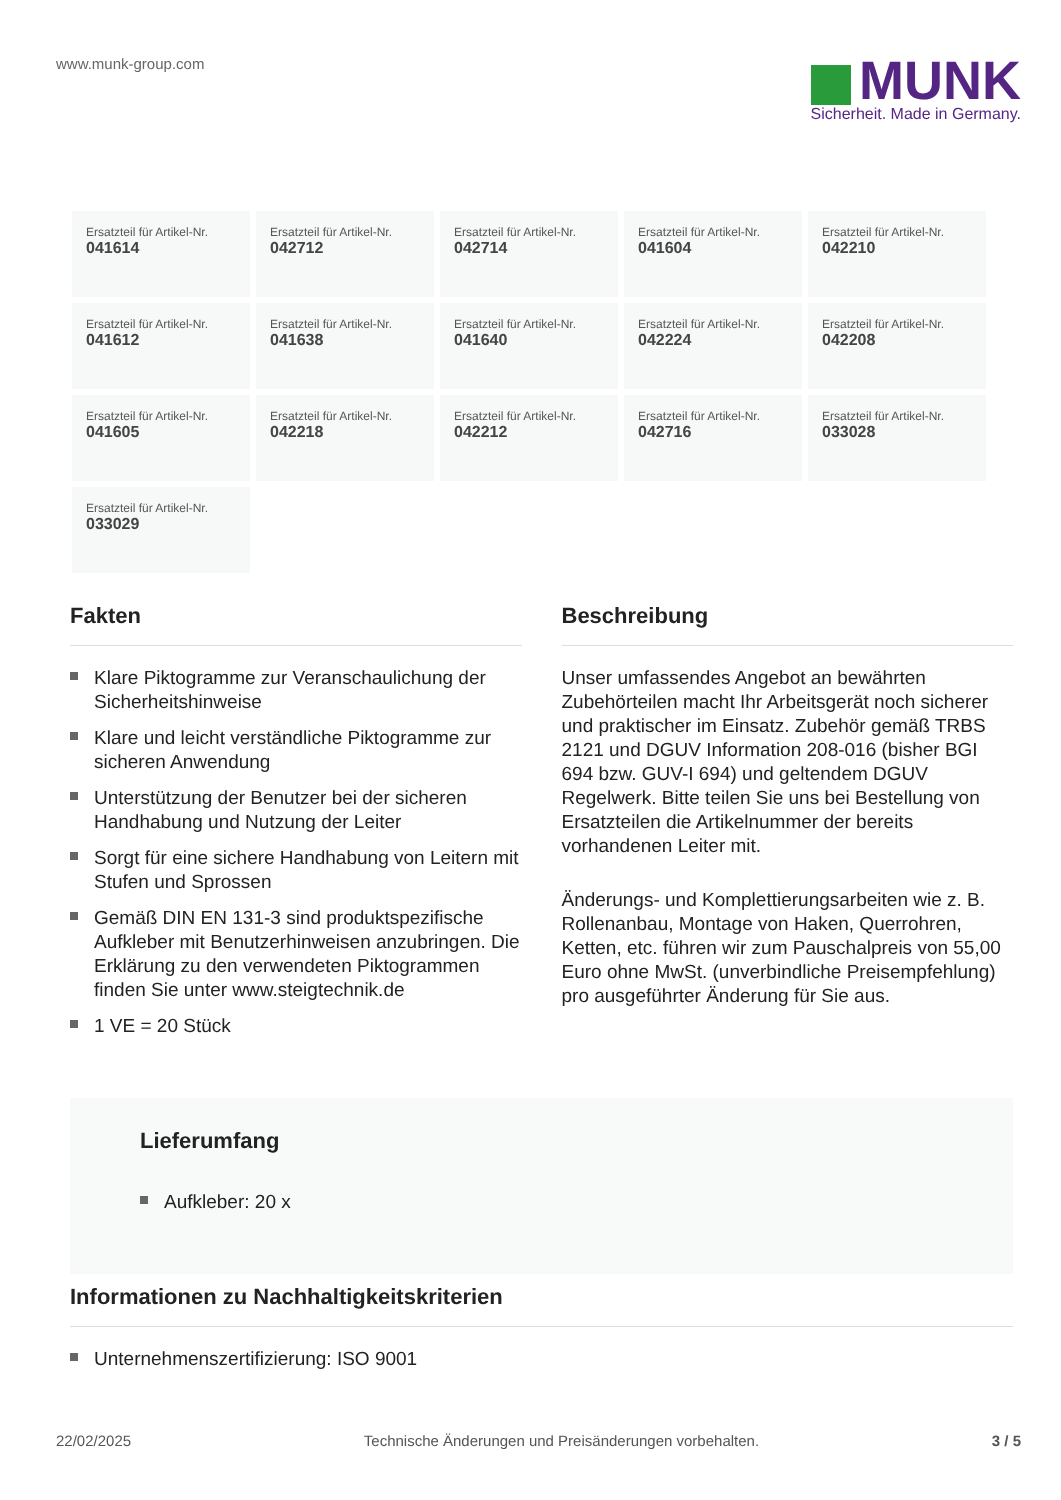www.munk-group.com
MUNK
Sicherheit. Made in Germany.
Ersatzteil für Artikel-Nr.
041614
Ersatzteil für Artikel-Nr.
042712
Ersatzteil für Artikel-Nr.
042714
Ersatzteil für Artikel-Nr.
041604
Ersatzteil für Artikel-Nr.
042210
Ersatzteil für Artikel-Nr.
041612
Ersatzteil für Artikel-Nr.
041638
Ersatzteil für Artikel-Nr.
041640
Ersatzteil für Artikel-Nr.
042224
Ersatzteil für Artikel-Nr.
042208
Ersatzteil für Artikel-Nr.
041605
Ersatzteil für Artikel-Nr.
042218
Ersatzteil für Artikel-Nr.
042212
Ersatzteil für Artikel-Nr.
042716
Ersatzteil für Artikel-Nr.
033028
Ersatzteil für Artikel-Nr.
033029
Fakten
Klare Piktogramme zur Veranschaulichung der Sicherheitshinweise
Klare und leicht verständliche Piktogramme zur sicheren Anwendung
Unterstützung der Benutzer bei der sicheren Handhabung und Nutzung der Leiter
Sorgt für eine sichere Handhabung von Leitern mit Stufen und Sprossen
Gemäß DIN EN 131-3 sind produktspezifische Aufkleber mit Benutzerhinweisen anzubringen. Die Erklärung zu den verwendeten Piktogrammen finden Sie unter www.steigtechnik.de
1 VE = 20 Stück
Beschreibung
Unser umfassendes Angebot an bewährten Zubehörteilen macht Ihr Arbeitsgerät noch sicherer und praktischer im Einsatz. Zubehör gemäß TRBS 2121 und DGUV Information 208-016 (bisher BGI 694 bzw. GUV-I 694) und geltendem DGUV Regelwerk. Bitte teilen Sie uns bei Bestellung von Ersatzteilen die Artikelnummer der bereits vorhandenen Leiter mit.
Änderungs- und Komplettierungsarbeiten wie z. B. Rollenanbau, Montage von Haken, Querrohren, Ketten, etc. führen wir zum Pauschalpreis von 55,00 Euro ohne MwSt. (unverbindliche Preisempfehlung) pro ausgeführter Änderung für Sie aus.
Lieferumfang
Aufkleber: 20 x
Informationen zu Nachhaltigkeitskriterien
Unternehmenszertifizierung: ISO 9001
22/02/2025 Technische Änderungen und Preisänderungen vorbehalten. 3 / 5